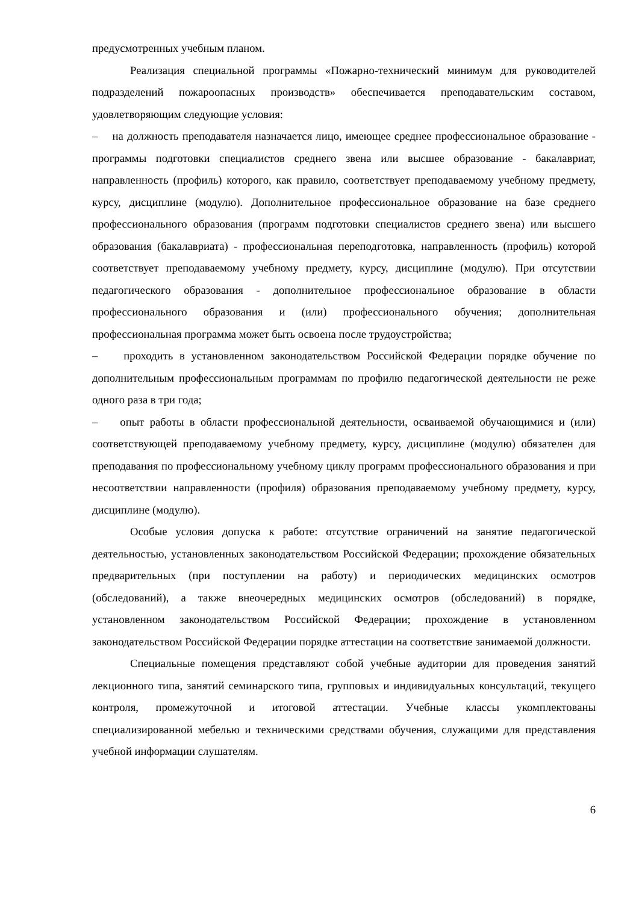предусмотренных учебным планом.
Реализация специальной программы «Пожарно-технический минимум для руководителей подразделений пожароопасных производств» обеспечивается преподавательским составом, удовлетворяющим следующие условия:
– на должность преподавателя назначается лицо, имеющее среднее профессиональное образование - программы подготовки специалистов среднего звена или высшее образование - бакалавриат, направленность (профиль) которого, как правило, соответствует преподаваемому учебному предмету, курсу, дисциплине (модулю). Дополнительное профессиональное образование на базе среднего профессионального образования (программ подготовки специалистов среднего звена) или высшего образования (бакалавриата) - профессиональная переподготовка, направленность (профиль) которой соответствует преподаваемому учебному предмету, курсу, дисциплине (модулю). При отсутствии педагогического образования - дополнительное профессиональное образование в области профессионального образования и (или) профессионального обучения; дополнительная профессиональная программа может быть освоена после трудоустройства;
– проходить в установленном законодательством Российской Федерации порядке обучение по дополнительным профессиональным программам по профилю педагогической деятельности не реже одного раза в три года;
– опыт работы в области профессиональной деятельности, осваиваемой обучающимися и (или) соответствующей преподаваемому учебному предмету, курсу, дисциплине (модулю) обязателен для преподавания по профессиональному учебному циклу программ профессионального образования и при несоответствии направленности (профиля) образования преподаваемому учебному предмету, курсу, дисциплине (модулю).
Особые условия допуска к работе: отсутствие ограничений на занятие педагогической деятельностью, установленных законодательством Российской Федерации; прохождение обязательных предварительных (при поступлении на работу) и периодических медицинских осмотров (обследований), а также внеочередных медицинских осмотров (обследований) в порядке, установленном законодательством Российской Федерации; прохождение в установленном законодательством Российской Федерации порядке аттестации на соответствие занимаемой должности.
Специальные помещения представляют собой учебные аудитории для проведения занятий лекционного типа, занятий семинарского типа, групповых и индивидуальных консультаций, текущего контроля, промежуточной и итоговой аттестации. Учебные классы укомплектованы специализированной мебелью и техническими средствами обучения, служащими для представления учебной информации слушателям.
6